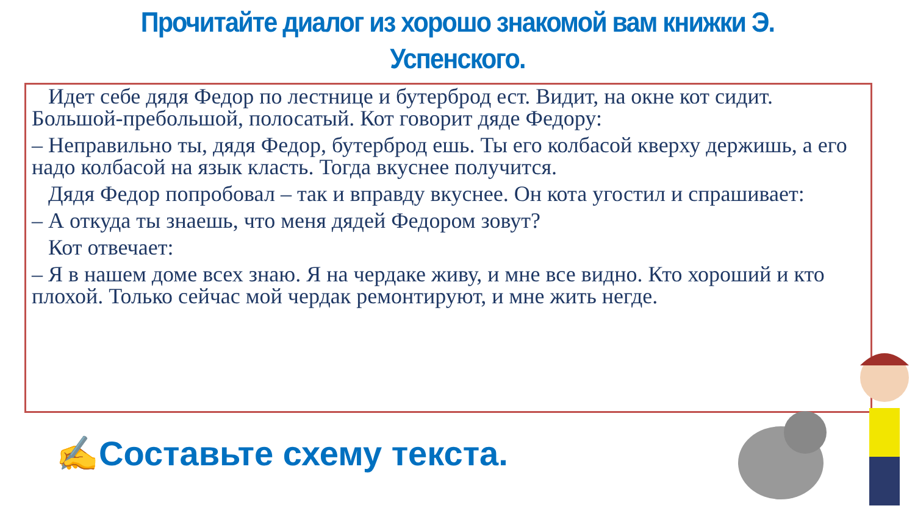Прочитайте диалог из хорошо знакомой вам книжки Э.
Успенского.
Идет себе дядя Федор по лестнице и бутерброд ест. Видит, на окне кот сидит. Большой-пребольшой, полосатый. Кот говорит дяде Федору:
– Неправильно ты, дядя Федор, бутерброд ешь. Ты его колбасой кверху держишь, а его надо колбасой на язык класть. Тогда вкуснее получится.
Дядя Федор попробовал – так и вправду вкуснее. Он кота угостил и спрашивает:
– А откуда ты знаешь, что меня дядей Федором зовут?
Кот отвечает:
– Я в нашем доме всех знаю. Я на чердаке живу, и мне все видно. Кто хороший и кто плохой. Только сейчас мой чердак ремонтируют, и мне жить негде.
✍Составьте схему текста.